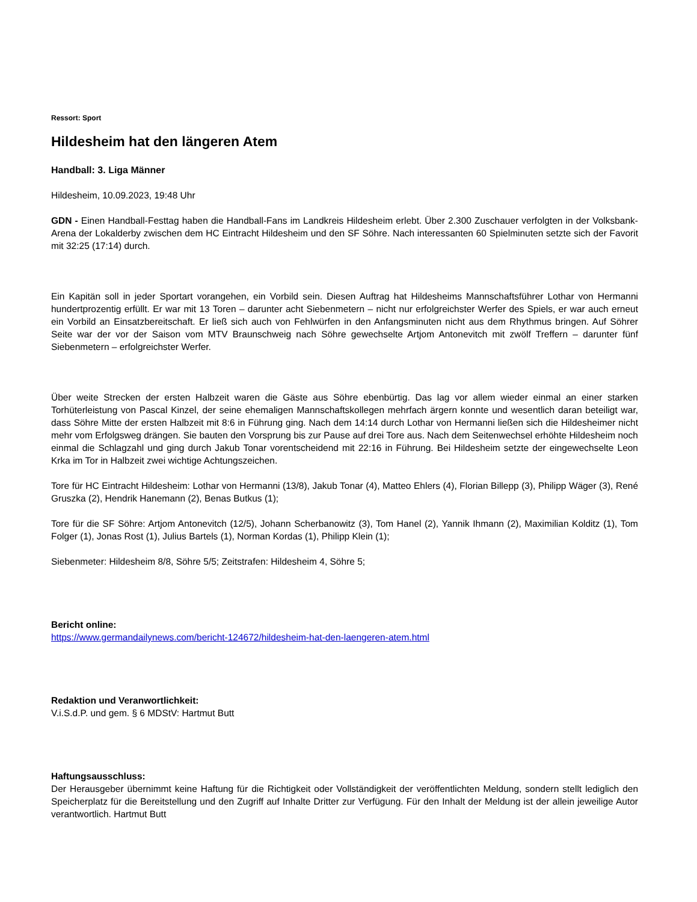Ressort: Sport
Hildesheim hat den längeren Atem
Handball: 3. Liga Männer
Hildesheim, 10.09.2023, 19:48 Uhr
GDN - Einen Handball-Festtag haben die Handball-Fans im Landkreis Hildesheim erlebt. Über 2.300 Zuschauer verfolgten in der Volksbank-Arena der Lokalderby zwischen dem HC Eintracht Hildesheim und den SF Söhre. Nach interessanten 60 Spielminuten setzte sich der Favorit mit 32:25 (17:14) durch.
Ein Kapitän soll in jeder Sportart vorangehen, ein Vorbild sein. Diesen Auftrag hat Hildesheims Mannschaftsführer Lothar von Hermanni hundertprozentig erfüllt. Er war mit 13 Toren – darunter acht Siebenmetern – nicht nur erfolgreichster Werfer des Spiels, er war auch erneut ein Vorbild an Einsatzbereitschaft. Er ließ sich auch von Fehlwürfen in den Anfangsminuten nicht aus dem Rhythmus bringen. Auf Söhrer Seite war der vor der Saison vom MTV Braunschweig nach Söhre gewechselte Artjom Antonevitch mit zwölf Treffern – darunter fünf Siebenmetern – erfolgreichster Werfer.
Über weite Strecken der ersten Halbzeit waren die Gäste aus Söhre ebenbürtig. Das lag vor allem wieder einmal an einer starken Torhüterleistung von Pascal Kinzel, der seine ehemaligen Mannschaftskollegen mehrfach ärgern konnte und wesentlich daran beteiligt war, dass Söhre Mitte der ersten Halbzeit mit 8:6 in Führung ging. Nach dem 14:14 durch Lothar von Hermanni ließen sich die Hildesheimer nicht mehr vom Erfolgsweg drängen. Sie bauten den Vorsprung bis zur Pause auf drei Tore aus. Nach dem Seitenwechsel erhöhte Hildesheim noch einmal die Schlagzahl und ging durch Jakub Tonar vorentscheidend mit 22:16 in Führung. Bei Hildesheim setzte der eingewechselte Leon Krka im Tor in Halbzeit zwei wichtige Achtungszeichen.
Tore für HC Eintracht Hildesheim: Lothar von Hermanni (13/8), Jakub Tonar (4), Matteo Ehlers (4), Florian Billepp (3), Philipp Wäger (3), René Gruszka (2), Hendrik Hanemann (2), Benas Butkus (1);
Tore für die SF Söhre: Artjom Antonevitch (12/5), Johann Scherbanowitz (3), Tom Hanel (2), Yannik Ihmann (2), Maximilian Kolditz (1), Tom Folger (1), Jonas Rost (1), Julius Bartels (1), Norman Kordas (1), Philipp Klein (1);
Siebenmeter: Hildesheim 8/8, Söhre 5/5; Zeitstrafen: Hildesheim 4, Söhre 5;
Bericht online:
https://www.germandailynews.com/bericht-124672/hildesheim-hat-den-laengeren-atem.html
Redaktion und Veranwortlichkeit:
V.i.S.d.P. und gem. § 6 MDStV: Hartmut Butt
Haftungsausschluss:
Der Herausgeber übernimmt keine Haftung für die Richtigkeit oder Vollständigkeit der veröffentlichten Meldung, sondern stellt lediglich den Speicherplatz für die Bereitstellung und den Zugriff auf Inhalte Dritter zur Verfügung. Für den Inhalt der Meldung ist der allein jeweilige Autor verantwortlich. Hartmut Butt